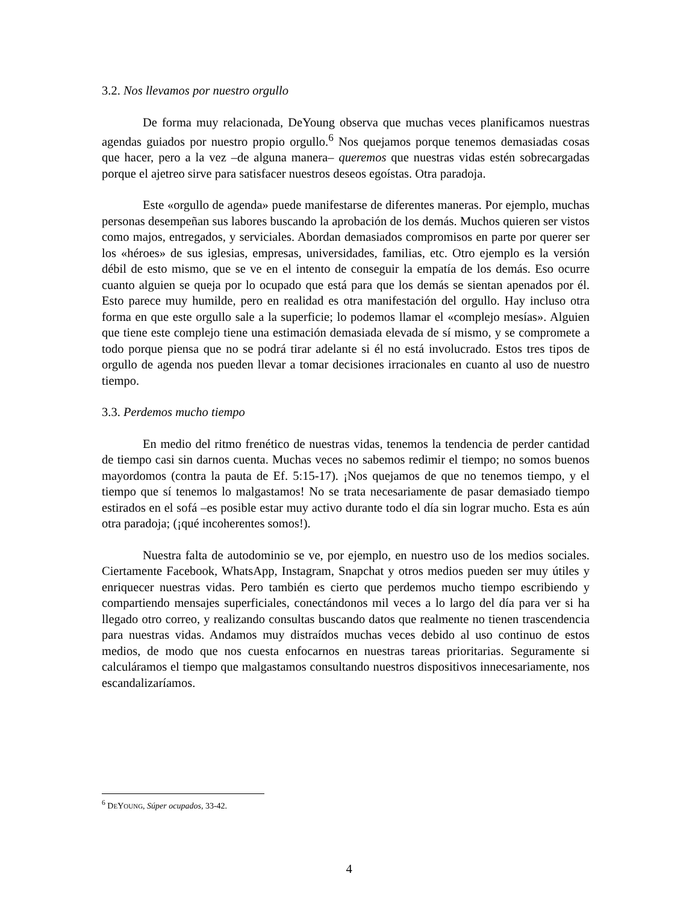3.2. Nos llevamos por nuestro orgullo
De forma muy relacionada, DeYoung observa que muchas veces planificamos nuestras agendas guiados por nuestro propio orgullo.<sup>6</sup> Nos quejamos porque tenemos demasiadas cosas que hacer, pero a la vez –de alguna manera– queremos que nuestras vidas estén sobrecargadas porque el ajetreo sirve para satisfacer nuestros deseos egoístas. Otra paradoja.
Este «orgullo de agenda» puede manifestarse de diferentes maneras. Por ejemplo, muchas personas desempeñan sus labores buscando la aprobación de los demás. Muchos quieren ser vistos como majos, entregados, y serviciales. Abordan demasiados compromisos en parte por querer ser los «héroes» de sus iglesias, empresas, universidades, familias, etc. Otro ejemplo es la versión débil de esto mismo, que se ve en el intento de conseguir la empatía de los demás. Eso ocurre cuanto alguien se queja por lo ocupado que está para que los demás se sientan apenados por él. Esto parece muy humilde, pero en realidad es otra manifestación del orgullo. Hay incluso otra forma en que este orgullo sale a la superficie; lo podemos llamar el «complejo mesías». Alguien que tiene este complejo tiene una estimación demasiada elevada de sí mismo, y se compromete a todo porque piensa que no se podrá tirar adelante si él no está involucrado. Estos tres tipos de orgullo de agenda nos pueden llevar a tomar decisiones irracionales en cuanto al uso de nuestro tiempo.
3.3. Perdemos mucho tiempo
En medio del ritmo frenético de nuestras vidas, tenemos la tendencia de perder cantidad de tiempo casi sin darnos cuenta. Muchas veces no sabemos redimir el tiempo; no somos buenos mayordomos (contra la pauta de Ef. 5:15-17). ¡Nos quejamos de que no tenemos tiempo, y el tiempo que sí tenemos lo malgastamos! No se trata necesariamente de pasar demasiado tiempo estirados en el sofá –es posible estar muy activo durante todo el día sin lograr mucho. Esta es aún otra paradoja; (¡qué incoherentes somos!).
Nuestra falta de autodominio se ve, por ejemplo, en nuestro uso de los medios sociales. Ciertamente Facebook, WhatsApp, Instagram, Snapchat y otros medios pueden ser muy útiles y enriquecer nuestras vidas. Pero también es cierto que perdemos mucho tiempo escribiendo y compartiendo mensajes superficiales, conectándonos mil veces a lo largo del día para ver si ha llegado otro correo, y realizando consultas buscando datos que realmente no tienen trascendencia para nuestras vidas. Andamos muy distraídos muchas veces debido al uso continuo de estos medios, de modo que nos cuesta enfocarnos en nuestras tareas prioritarias. Seguramente si calculáramos el tiempo que malgastamos consultando nuestros dispositivos innecesariamente, nos escandalizaríamos.
<sup>6</sup> DEYOUNG, Súper ocupados, 33-42.
4